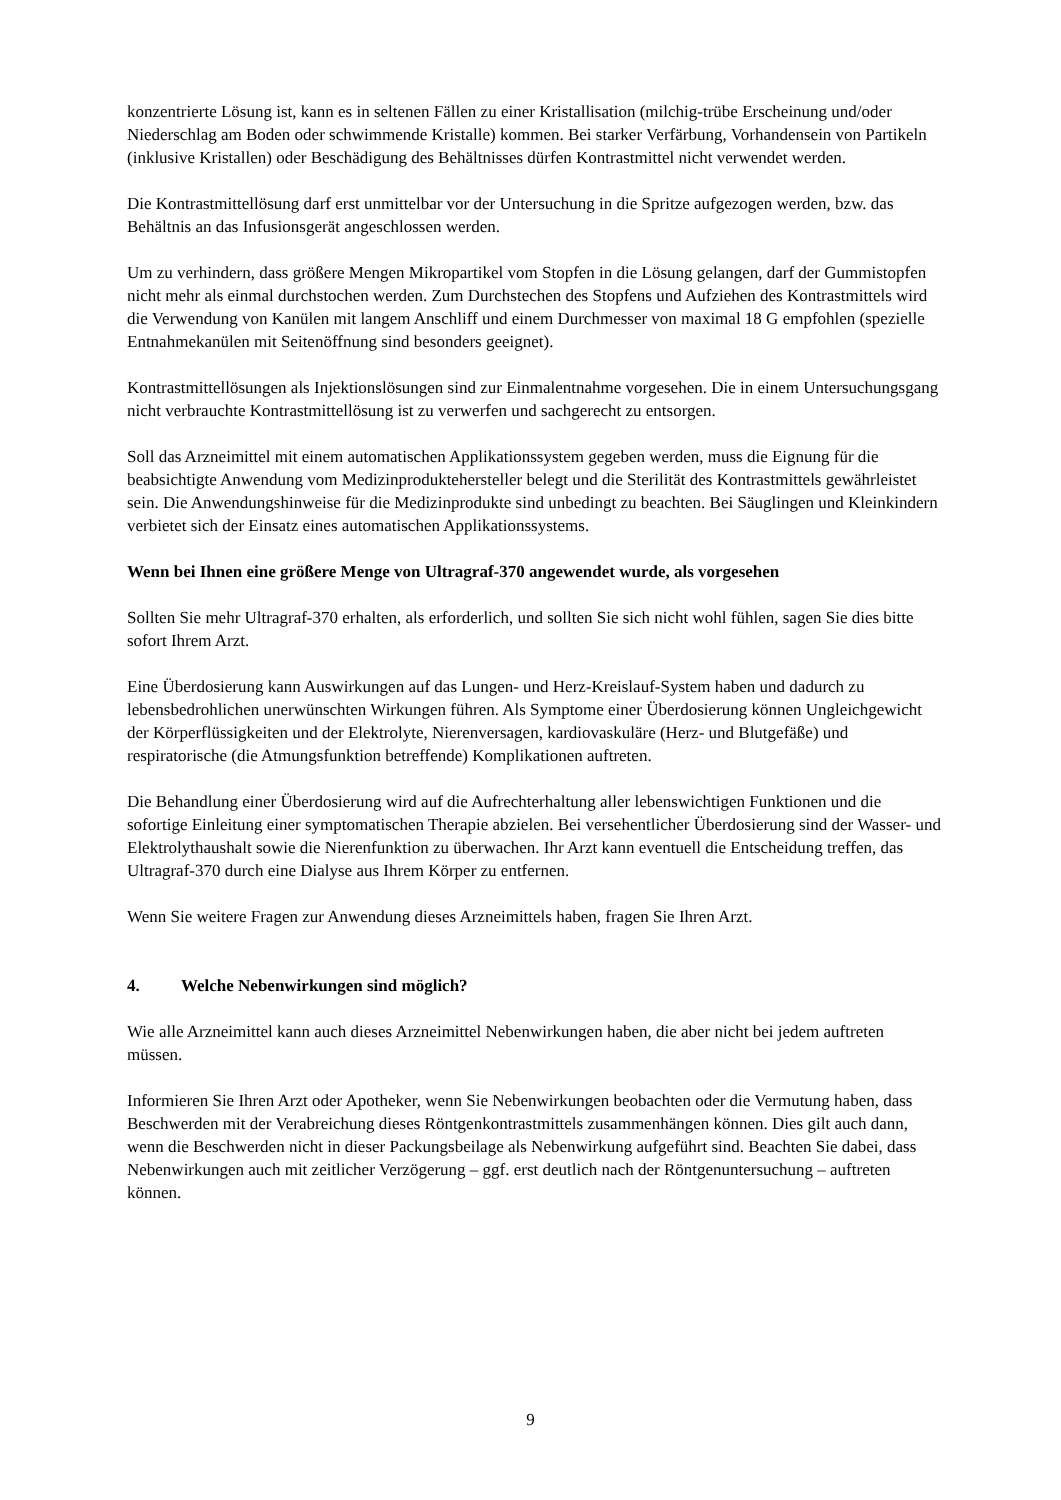konzentrierte Lösung ist, kann es in seltenen Fällen zu einer Kristallisation (milchig-trübe Erscheinung und/oder Niederschlag am Boden oder schwimmende Kristalle) kommen. Bei starker Verfärbung, Vorhandensein von Partikeln (inklusive Kristallen) oder Beschädigung des Behältnisses dürfen Kontrastmittel nicht verwendet werden.
Die Kontrastmittellösung darf erst unmittelbar vor der Untersuchung in die Spritze aufgezogen werden, bzw. das Behältnis an das Infusionsgerät angeschlossen werden.
Um zu verhindern, dass größere Mengen Mikropartikel vom Stopfen in die Lösung gelangen, darf der Gummistopfen nicht mehr als einmal durchstochen werden. Zum Durchstechen des Stopfens und Aufziehen des Kontrastmittels wird die Verwendung von Kanülen mit langem Anschliff und einem Durchmesser von maximal 18 G empfohlen (spezielle Entnahmekanülen mit Seitenöffnung sind besonders geeignet).
Kontrastmittellösungen als Injektionslösungen sind zur Einmalentnahme vorgesehen. Die in einem Untersuchungsgang nicht verbrauchte Kontrastmittellösung ist zu verwerfen und sachgerecht zu entsorgen.
Soll das Arzneimittel mit einem automatischen Applikationssystem gegeben werden, muss die Eignung für die beabsichtigte Anwendung vom Medizinproduktehersteller belegt und die Sterilität des Kontrastmittels gewährleistet sein. Die Anwendungshinweise für die Medizinprodukte sind unbedingt zu beachten. Bei Säuglingen und Kleinkindern verbietet sich der Einsatz eines automatischen Applikationssystems.
Wenn bei Ihnen eine größere Menge von Ultragraf-370 angewendet wurde, als vorgesehen
Sollten Sie mehr Ultragraf-370 erhalten, als erforderlich, und sollten Sie sich nicht wohl fühlen, sagen Sie dies bitte sofort Ihrem Arzt.
Eine Überdosierung kann Auswirkungen auf das Lungen- und Herz-Kreislauf-System haben und dadurch zu lebensbedrohlichen unerwünschten Wirkungen führen. Als Symptome einer Überdosierung können Ungleichgewicht der Körperflüssigkeiten und der Elektrolyte, Nierenversagen, kardiovaskuläre (Herz- und Blutgefäße) und respiratorische (die Atmungsfunktion betreffende) Komplikationen auftreten.
Die Behandlung einer Überdosierung wird auf die Aufrechterhaltung aller lebenswichtigen Funktionen und die sofortige Einleitung einer symptomatischen Therapie abzielen. Bei versehentlicher Überdosierung sind der Wasser- und Elektrolythaushalt sowie die Nierenfunktion zu überwachen. Ihr Arzt kann eventuell die Entscheidung treffen, das Ultragraf-370 durch eine Dialyse aus Ihrem Körper zu entfernen.
Wenn Sie weitere Fragen zur Anwendung dieses Arzneimittels haben, fragen Sie Ihren Arzt.
4. Welche Nebenwirkungen sind möglich?
Wie alle Arzneimittel kann auch dieses Arzneimittel Nebenwirkungen haben, die aber nicht bei jedem auftreten müssen.
Informieren Sie Ihren Arzt oder Apotheker, wenn Sie Nebenwirkungen beobachten oder die Vermutung haben, dass Beschwerden mit der Verabreichung dieses Röntgenkontrastmittels zusammenhängen können. Dies gilt auch dann, wenn die Beschwerden nicht in dieser Packungsbeilage als Nebenwirkung aufgeführt sind. Beachten Sie dabei, dass Nebenwirkungen auch mit zeitlicher Verzögerung – ggf. erst deutlich nach der Röntgenuntersuchung – auftreten können.
9